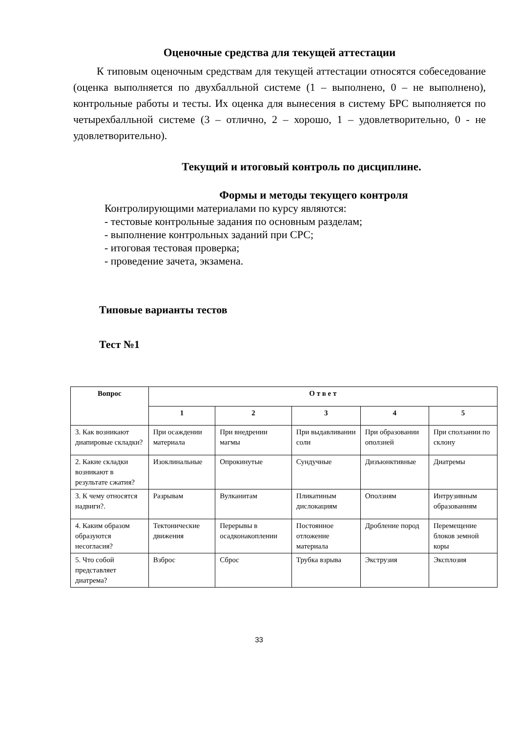Оценочные средства для текущей аттестации
К типовым оценочным средствам для текущей аттестации относятся собеседование (оценка выполняется по двухбалльной системе (1 – выполнено, 0 – не выполнено), контрольные работы и тесты. Их оценка для вынесения в систему БРС выполняется по четырехбалльной системе (3 – отлично, 2 – хорошо, 1 – удовлетворительно, 0 - не удовлетворительно).
Текущий и итоговый контроль по дисциплине.
Формы и методы текущего контроля
Контролирующими материалами по курсу являются:
- тестовые контрольные задания по основным разделам;
- выполнение контрольных заданий при СРС;
- итоговая тестовая проверка;
- проведение зачета, экзамена.
Типовые варианты тестов
Тест №1
| Вопрос | О т в е т | | | | |
| --- | --- | --- | --- | --- | --- |
| | 1 | 2 | 3 | 4 | 5 |
| 3. Как возникают диапировые складки? | При осаждении материала | При внедрении магмы | При выдавливании соли | При образовании оползней | При сползании по склону |
| 2. Какие складки возникают в результате сжатия? | Изоклинальные | Опрокинутые | Сундучные | Дизъюнктивные | Диатремы |
| 3. К чему относятся надвиги?. | Разрывам | Вулканитам | Пликатиным дислокациям | Оползням | Интрузивным образованиям |
| 4. Каким образом образуются несогласия? | Тектонические движения | Перерывы в осадконакоплении | Постоянное отложение материала | Дробление пород | Перемещение блоков земной коры |
| 5. Что собой представляет диатрема? | Взброс | Сброс | Трубка взрыва | Экструзия | Эксплозия |
33